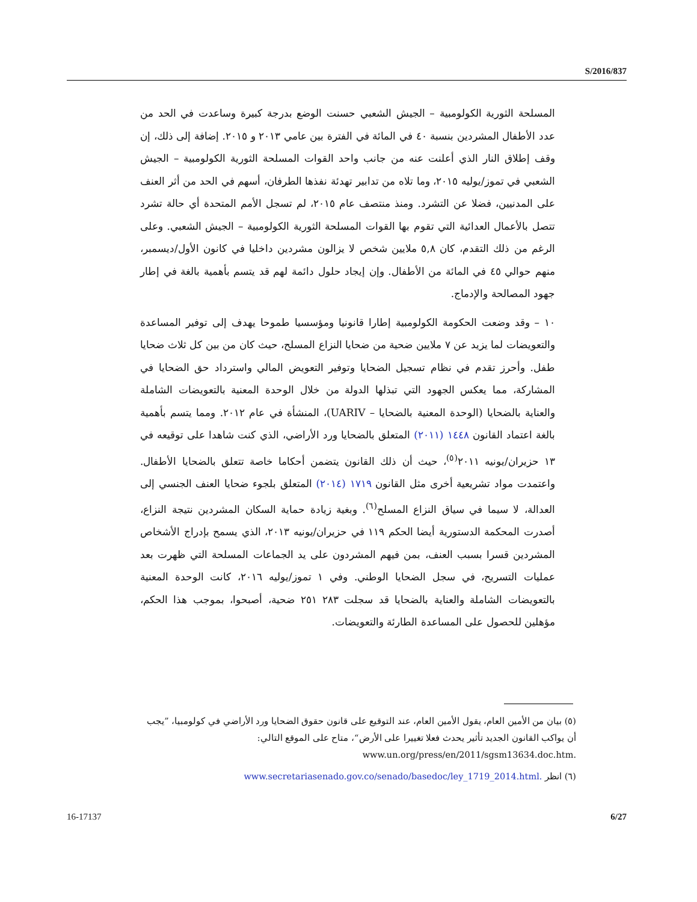S/2016/837
المسلحة الثورية الكولومبية – الجيش الشعبي حسنت الوضع بدرجة كبيرة وساعدت في الحد من عدد الأطفال المشردين بنسبة ٤٠ في المائة في الفترة بين عامي ٢٠١٣ و ٢٠١٥. إضافة إلى ذلك، إن وقف إطلاق النار الذي أعلنت عنه من جانب واحد القوات المسلحة الثورية الكولومبية – الجيش الشعبي في تموز/يوليه ٢٠١٥، وما تلاه من تدابير تهدئة نفذها الطرفان، أسهم في الحد من أثر العنف على المدنيين، فضلا عن التشرد. ومنذ منتصف عام ٢٠١٥، لم تسجل الأمم المتحدة أي حالة تشرد تتصل بالأعمال العدائية التي تقوم بها القوات المسلحة الثورية الكولومبية – الجيش الشعبي. وعلى الرغم من ذلك التقدم، كان ٥,٨ ملايين شخص لا يزالون مشردين داخليا في كانون الأول/ديسمبر، منهم حوالي ٤٥ في المائة من الأطفال. وإن إيجاد حلول دائمة لهم قد يتسم بأهمية بالغة في إطار جهود المصالحة والإدماج.
١٠ – وقد وضعت الحكومة الكولومبية إطارا قانونيا ومؤسسيا طموحا يهدف إلى توفير المساعدة والتعويضات لما يزيد عن ٧ ملايين ضحية من ضحايا النزاع المسلح، حيث كان من بين كل ثلاث ضحايا طفل. وأحرز تقدم في نظام تسجيل الضحايا وتوفير التعويض المالي واسترداد حق الضحايا في المشاركة، مما يعكس الجهود التي تبذلها الدولة من خلال الوحدة المعنية بالتعويضات الشاملة والعناية بالضحايا (الوحدة المعنية بالضحايا – UARIV)، المنشأة في عام ٢٠١٢. ومما يتسم بأهمية بالغة اعتماد القانون ١٤٤٨ (٢٠١١) المتعلق بالضحايا ورد الأراضي، الذي كنت شاهدا على توقيعه في ١٣ حزيران/يونيه ٢٠١١<sup>(٥)</sup>، حيث أن ذلك القانون يتضمن أحكاما خاصة تتعلق بالضحايا الأطفال. واعتمدت مواد تشريعية أخرى مثل القانون ١٧١٩ (٢٠١٤) المتعلق بلجوء ضحايا العنف الجنسي إلى العدالة، لا سيما في سياق النزاع المسلح<sup>(٦)</sup>. وبغية زيادة حماية السكان المشردين نتيجة النزاع، أصدرت المحكمة الدستورية أيضا الحكم ١١٩ في حزيران/يونيه ٢٠١٣، الذي يسمح بإدراج الأشخاص المشردين قسرا بسبب العنف، بمن فيهم المشردون على يد الجماعات المسلحة التي ظهرت بعد عمليات التسريح، في سجل الضحايا الوطني. وفي ١ تموز/يوليه ٢٠١٦، كانت الوحدة المعنية بالتعويضات الشاملة والعناية بالضحايا قد سجلت ٢٨٣ ٢٥١ ضحية، أصبحوا، بموجب هذا الحكم، مؤهلين للحصول على المساعدة الطارئة والتعويضات.
(٥) بيان من الأمين العام، يقول الأمين العام، عند التوقيع على قانون حقوق الضحايا ورد الأراضي في كولومبيا، ”يجب أن يواكب القانون الجديد تأثير يحدث فعلا تغييرا على الأرض“، متاح على الموقع التالي: www.un.org/press/en/2011/sgsm13634.doc.htm.
(٦) انظر www.secretariasenado.gov.co/senado/basedoc/ley_1719_2014.html.
16-17137 6/27